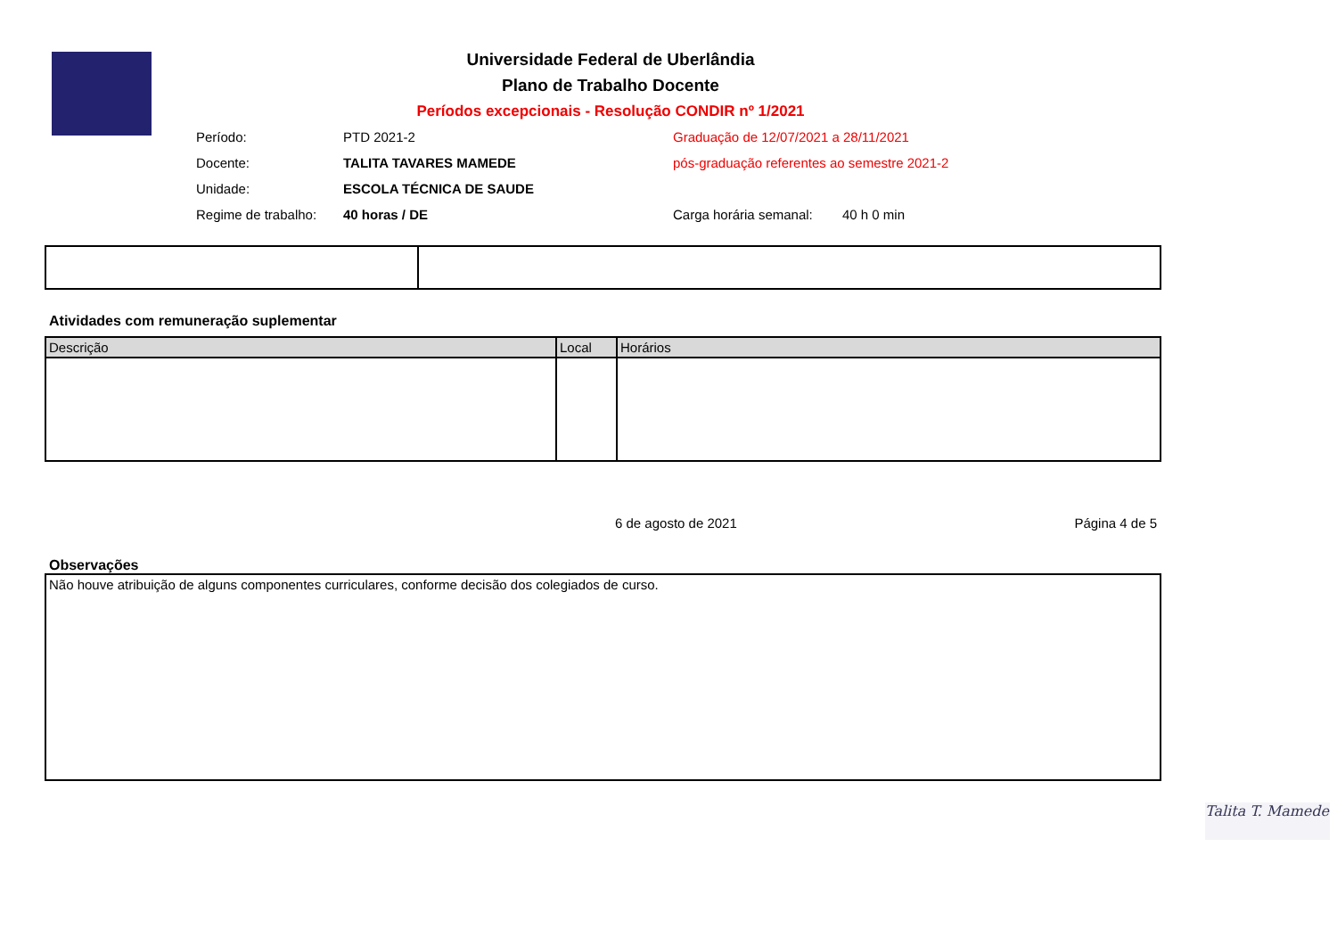Universidade Federal de Uberlândia
Plano de Trabalho Docente
Períodos excepcionais - Resolução CONDIR nº 1/2021
| Período: | PTD 2021-2 | Graduação de 12/07/2021 a 28/11/2021 | |
| Docente: | TALITA TAVARES MAMEDE | pós-graduação referentes ao semestre 2021-2 | |
| Unidade: | ESCOLA TÉCNICA DE SAUDE | | |
| Regime de trabalho: | 40 horas / DE | Carga horária semanal: | 40 h 0 min |
Atividades com remuneração suplementar
| Descrição | Local | Horários |
| --- | --- | --- |
6 de agosto de 2021 Página 4 de 5
Observações
| Não houve atribuição de alguns componentes curriculares, conforme decisão dos colegiados de curso. |
Talita T. Mamede